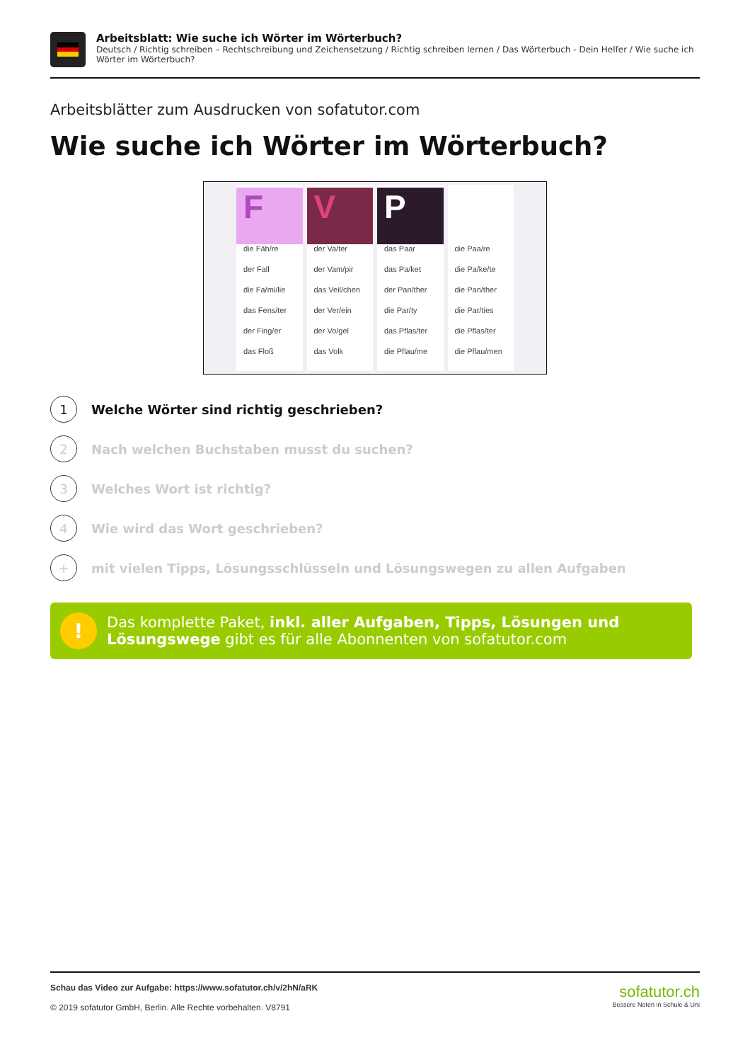Arbeitsblatt: Wie suche ich Wörter im Wörterbuch?
Deutsch / Richtig schreiben – Rechtschreibung und Zeichensetzung / Richtig schreiben lernen / Das Wörterbuch - Dein Helfer / Wie suche ich Wörter im Wörterbuch?
Arbeitsblätter zum Ausdrucken von sofatutor.com
Wie suche ich Wörter im Wörterbuch?
F
die Fäh/re
der Fall
die Fa/mi/lie
das Fens/ter
der Fing/er
das Floß
V
der Va/ter
der Vam/pir
das Veil/chen
der Ver/ein
der Vo/gel
das Volk
P
das Paar
das Pa/ket
der Pan/ther
die Par/ty
das Pflas/ter
die Pflau/me
die Paa/re
die Pa/ke/te
die Pan/ther
die Par/ties
die Pflas/ter
die Pflau/men
1
Welche Wörter sind richtig geschrieben?
2
Nach welchen Buchstaben musst du suchen?
3
Welches Wort ist richtig?
4
Wie wird das Wort geschrieben?
+
mit vielen Tipps, Lösungsschlüsseln und Lösungswegen zu allen Aufgaben
!
Das komplette Paket, inkl. aller Aufgaben, Tipps, Lösungen und Lösungswege gibt es für alle Abonnenten von sofatutor.com
Schau das Video zur Aufgabe: https://www.sofatutor.ch/v/2hN/aRK
© 2019 sofatutor GmbH, Berlin. Alle Rechte vorbehalten. V8791
sofatutor.ch
Bessere Noten in Schule & Uni